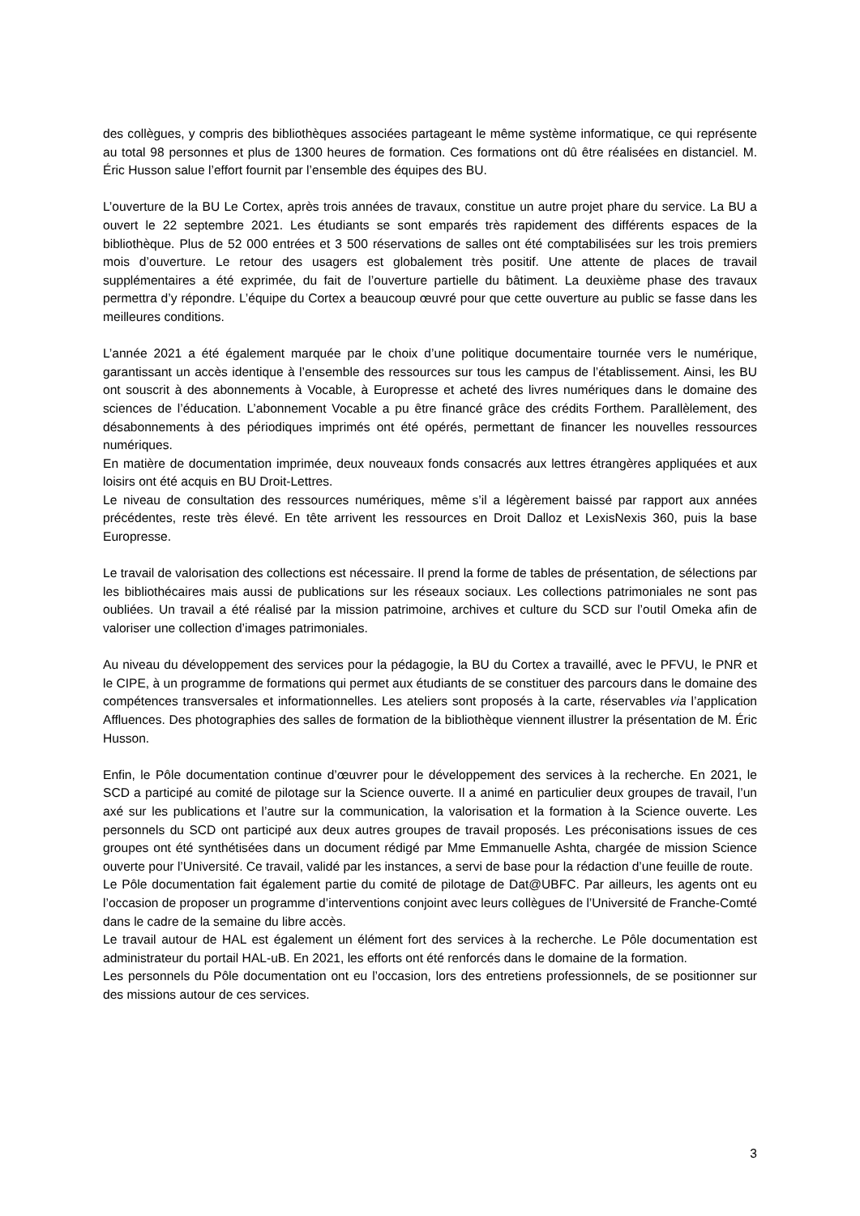des collègues, y compris des bibliothèques associées partageant le même système informatique, ce qui représente au total 98 personnes et plus de 1300 heures de formation. Ces formations ont dû être réalisées en distanciel. M. Éric Husson salue l’effort fournit par l’ensemble des équipes des BU.
L’ouverture de la BU Le Cortex, après trois années de travaux, constitue un autre projet phare du service. La BU a ouvert le 22 septembre 2021. Les étudiants se sont emparés très rapidement des différents espaces de la bibliothèque. Plus de 52 000 entrées et 3 500 réservations de salles ont été comptabilisées sur les trois premiers mois d’ouverture. Le retour des usagers est globalement très positif. Une attente de places de travail supplémentaires a été exprimée, du fait de l’ouverture partielle du bâtiment. La deuxième phase des travaux permettra d’y répondre. L’équipe du Cortex a beaucoup œuvré pour que cette ouverture au public se fasse dans les meilleures conditions.
L’année 2021 a été également marquée par le choix d’une politique documentaire tournée vers le numérique, garantissant un accès identique à l’ensemble des ressources sur tous les campus de l’établissement. Ainsi, les BU ont souscrit à des abonnements à Vocable, à Europresse et acheté des livres numériques dans le domaine des sciences de l’éducation. L’abonnement Vocable a pu être financé grâce des crédits Forthem. Parallèlement, des désabonnements à des périodiques imprimés ont été opérés, permettant de financer les nouvelles ressources numériques.
En matière de documentation imprimée, deux nouveaux fonds consacrés aux lettres étrangères appliquées et aux loisirs ont été acquis en BU Droit-Lettres.
Le niveau de consultation des ressources numériques, même s’il a légèrement baissé par rapport aux années précédentes, reste très élevé. En tête arrivent les ressources en Droit Dalloz et LexisNexis 360, puis la base Europresse.
Le travail de valorisation des collections est nécessaire. Il prend la forme de tables de présentation, de sélections par les bibliothécaires mais aussi de publications sur les réseaux sociaux. Les collections patrimoniales ne sont pas oubliées. Un travail a été réalisé par la mission patrimoine, archives et culture du SCD sur l’outil Omeka afin de valoriser une collection d’images patrimoniales.
Au niveau du développement des services pour la pédagogie, la BU du Cortex a travaillé, avec le PFVU, le PNR et le CIPE, à un programme de formations qui permet aux étudiants de se constituer des parcours dans le domaine des compétences transversales et informationnelles. Les ateliers sont proposés à la carte, réservables via l’application Affluences. Des photographies des salles de formation de la bibliothèque viennent illustrer la présentation de M. Éric Husson.
Enfin, le Pôle documentation continue d’œuvrer pour le développement des services à la recherche. En 2021, le SCD a participé au comité de pilotage sur la Science ouverte. Il a animé en particulier deux groupes de travail, l’un axé sur les publications et l’autre sur la communication, la valorisation et la formation à la Science ouverte. Les personnels du SCD ont participé aux deux autres groupes de travail proposés. Les préconisations issues de ces groupes ont été synthétisées dans un document rédigé par Mme Emmanuelle Ashta, chargée de mission Science ouverte pour l’Université. Ce travail, validé par les instances, a servi de base pour la rédaction d’une feuille de route.
Le Pôle documentation fait également partie du comité de pilotage de Dat@UBFC. Par ailleurs, les agents ont eu l’occasion de proposer un programme d’interventions conjoint avec leurs collègues de l’Université de Franche-Comté dans le cadre de la semaine du libre accès.
Le travail autour de HAL est également un élément fort des services à la recherche. Le Pôle documentation est administrateur du portail HAL-uB. En 2021, les efforts ont été renforcés dans le domaine de la formation.
Les personnels du Pôle documentation ont eu l’occasion, lors des entretiens professionnels, de se positionner sur des missions autour de ces services.
3